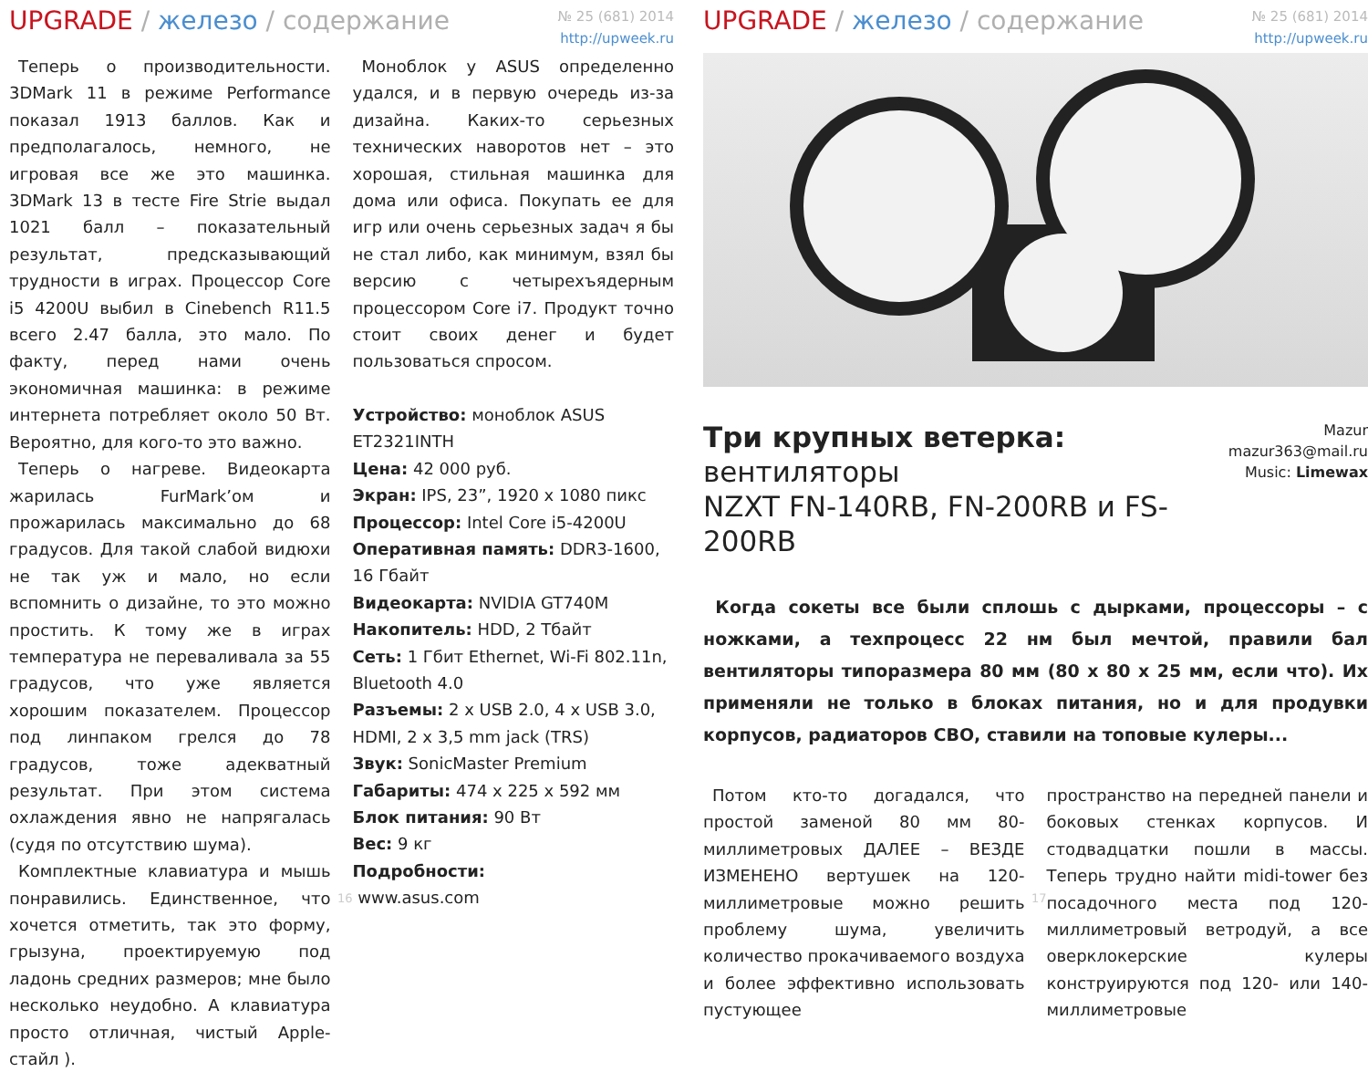UPGRADE / железо / содержание
№ 25 (681) 2014
http://upweek.ru
Теперь о производительности. 3DMark 11 в режиме Performance показал 1913 баллов. Как и предполагалось, немного, не игровая все же это машинка. 3DMark 13 в тесте Fire Strie выдал 1021 балл – показательный результат, предсказывающий трудности в играх. Процессор Core i5 4200U выбил в Cinebench R11.5 всего 2.47 балла, это мало. По факту, перед нами очень экономичная машинка: в режиме интернета потребляет около 50 Вт. Вероятно, для кого-то это важно.
Теперь о нагреве. Видеокарта жарилась FurMark’ом и прожарилась максимально до 68 градусов. Для такой слабой видюхи не так уж и мало, но если вспомнить о дизайне, то это можно простить. К тому же в играх температура не переваливала за 55 градусов, что уже является хорошим показателем. Процессор под линпаком грелся до 78 градусов, тоже адекватный результат. При этом система охлаждения явно не напрягалась (судя по отсутствию шума).
Комплектные клавиатура и мышь понравились. Единственное, что хочется отметить, так это форму, грызуна, проектируемую под ладонь средних размеров; мне было несколько неудобно. А клавиатура просто отличная, чистый Apple-стайл ).
Моноблок у ASUS определенно удался, и в первую очередь из-за дизайна. Каких-то серьезных технических наворотов нет – это хорошая, стильная машинка для дома или офиса. Покупать ее для игр или очень серьезных задач я бы не стал либо, как минимум, взял бы версию с четырехъядерным процессором Core i7. Продукт точно стоит своих денег и будет пользоваться спросом.
Устройство: моноблок ASUS ET2321INTH
Цена: 42 000 руб.
Экран: IPS, 23”, 1920 x 1080 пикс
Процессор: Intel Core i5-4200U
Оперативная память: DDR3-1600, 16 Гбайт
Видеокарта: NVIDIA GT740M
Накопитель: HDD, 2 Тбайт
Сеть: 1 Гбит Ethernet, Wi-Fi 802.11n, Bluetooth 4.0
Разъемы: 2 x USB 2.0, 4 x USB 3.0, HDMI, 2 x 3,5 mm jack (TRS)
Звук: SonicMaster Premium
Габариты: 474 x 225 x 592 мм
Блок питания: 90 Вт
Вес: 9 кг
Подробности:
www.asus.com
16
UPGRADE / железо / содержание
№ 25 (681) 2014
http://upweek.ru
Три крупных ветерка: вентиляторы
NZXT FN-140RB, FN-200RB и FS-200RB
Mazur
mazur363@mail.ru
Music: Limewax
Когда сокеты все были сплошь с дырками, процессоры – с ножками, а техпроцесс 22 нм был мечтой, правили бал вентиляторы типоразмера 80 мм (80 x 80 x 25 мм, если что). Их применяли не только в блоках питания, но и для продувки корпусов, радиаторов СВО, ставили на топовые кулеры...
Потом кто-то догадался, что простой заменой 80 мм 80-миллиметровых ДАЛЕЕ – ВЕЗДЕ ИЗМЕНЕНО вертушек на 120-миллиметровые можно решить проблему шума, увеличить количество прокачиваемого воздуха и более эффективно использовать пустующее
пространство на передней панели и боковых стенках корпусов. И стодвадцатки пошли в массы. Теперь трудно найти midi-tower без посадочного места под 120-миллиметровый ветродуй, а все оверклокерские кулеры конструируются под 120- или 140-миллиметровые
17